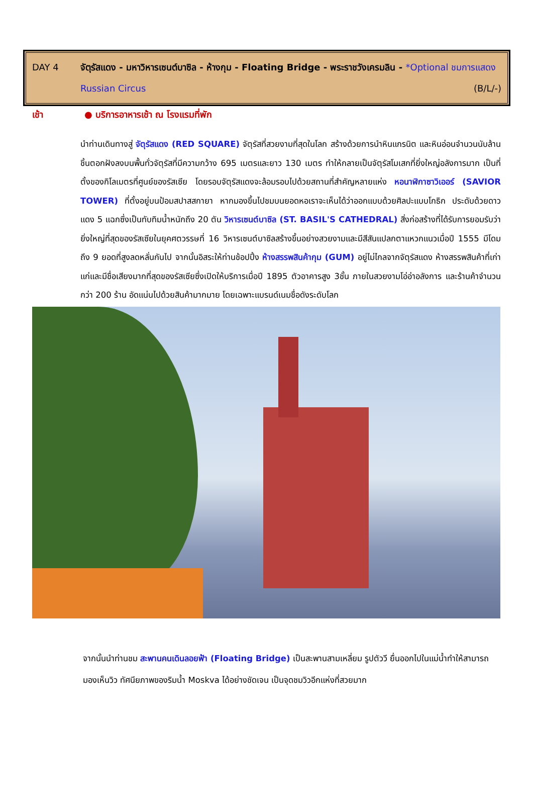DAY 4 จัตุรัสแดง - มหาวิหารเซนต์บาซิล - ห้างกุม - Floating Bridge - พระราชวังเครมลิน - *Optional ชมการแสดง Russian Circus (B/L/-)
เช้า ● บริการอาหารเช้า ณ โรงแรมที่พัก
นำท่านเดินทางสู่ จัตุรัสแดง (RED SQUARE) จัตุรัสที่สวยงามที่สุดในโลก สร้างด้วยการนำหินแกรนิต และหินอ่อนจำนวนนับล้านชิ้นตอกฝังลงบนพื้นทั่วจัตุรัสที่มีความกว้าง 695 เมตรและยาว 130 เมตร ทำให้กลายเป็นจัตุรัสโมเสกที่ยิ่งใหญ่อลังการมาก เป็นที่ตั้งของกิโลเมตรที่ศูนย์ของรัสเซีย โดยรอบจัตุรัสแดงจะล้อมรอบไปด้วยสถานที่สำคัญหลายแห่ง หอนาฬิกาซาวิเออร์ (SAVIOR TOWER) ที่ตั้งอยู่บนป้อมสปาสสกายา หากมองขึ้นไปชมบนยอดหอเราจะเห็นได้ว่าออกแบบด้วยศิลปะแบบโกธิก ประดับด้วยดาวแดง 5 แฉกซึ่งเป็นทับทิมน้ำหนักถึง 20 ตัน วิหารเซนต์บาซิล (ST. BASIL'S CATHEDRAL) สิ่งก่อสร้างที่ได้รับการยอมรับว่ายิ่งใหญ่ที่สุดของรัสเซียในยุคศตวรรษที่ 16 วิหารเซนต์บาซิลสร้างขึ้นอย่างสวยงามและมีสีสันแปลกตาแหวกแนวเมื่อปี 1555 มีโดมถึง 9 ยอดที่สูงลดหลั่นกันไป จากนั้นอิสระให้ท่านช้อปปิ้ง ห้างสรรพสินค้ากุม (GUM) อยู่ไม่ไกลจากจัตุรัสแดง ห้างสรรพสินค้าที่เก่าแก่และมีชื่อเสียงมากที่สุดของรัสเซียซึ่งเปิดให้บริการเมื่อปี 1895 ตัวอาคารสูง 3ชั้น ภายในสวยงามโอ่อ่าอลังการ และร้านค้าจำนวนกว่า 200 ร้าน อัดแน่นไปด้วยสินค้ามากมาย โดยเฉพาะแบรนด์เนมชื่อดังระดับโลก
จากนั้นนำท่านชม สะพานคนเดินลอยฟ้า (Floating Bridge) เป็นสะพานสามเหลี่ยม รูปตัววี ยื่นออกไปในแม่น้ำทำให้สามารถมองเห็นวิว ทัศนียภาพของริมน้ำ Moskva ได้อย่างชัดเจน เป็นจุดชมวิวอีกแห่งที่สวยมาก